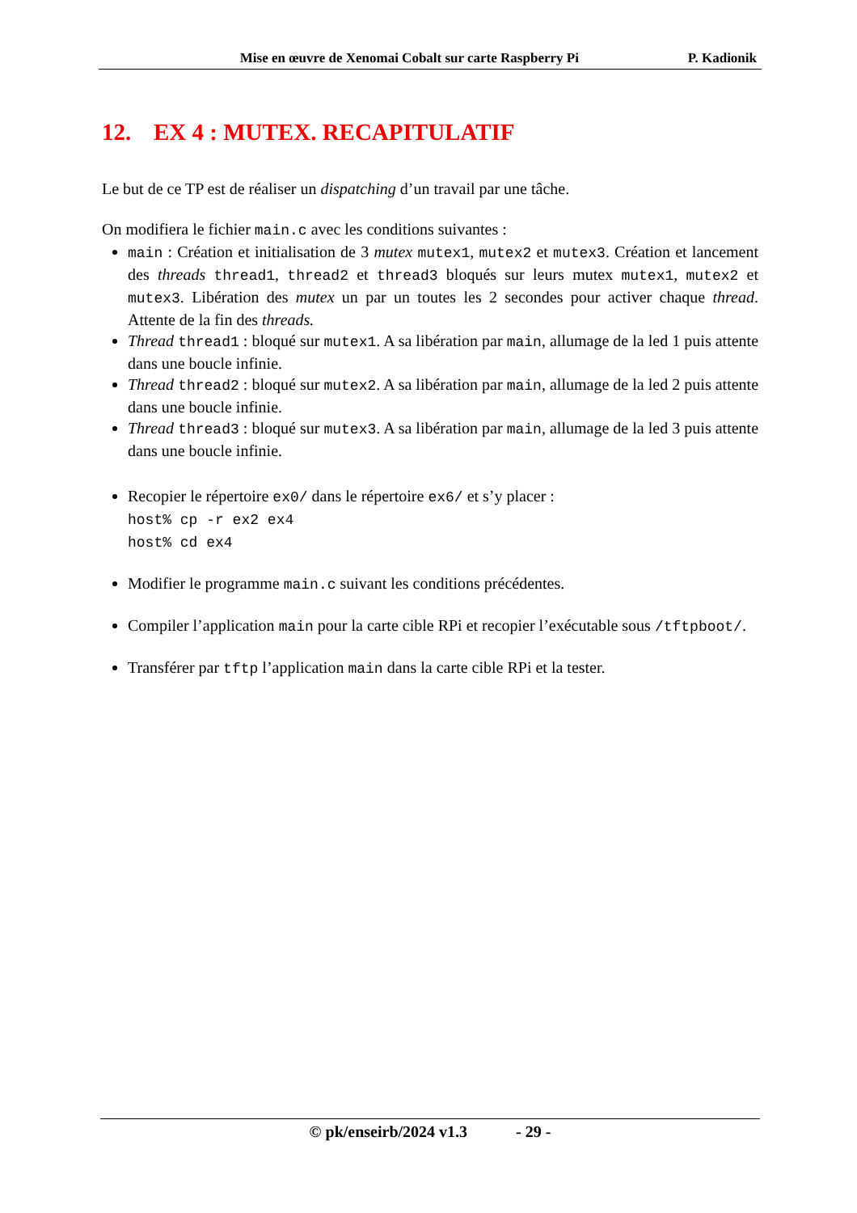Mise en œuvre de Xenomai Cobalt sur carte Raspberry Pi
P. Kadionik
12. EX 4 : MUTEX. RECAPITULATIF
Le but de ce TP est de réaliser un dispatching d’un travail par une tâche.
On modifiera le fichier main.c avec les conditions suivantes :
main : Création et initialisation de 3 mutex mutex1, mutex2 et mutex3. Création et lancement des threads thread1, thread2 et thread3 bloqués sur leurs mutex mutex1, mutex2 et mutex3. Libération des mutex un par un toutes les 2 secondes pour activer chaque thread. Attente de la fin des threads.
Thread thread1 : bloqué sur mutex1. A sa libération par main, allumage de la led 1 puis attente dans une boucle infinie.
Thread thread2 : bloqué sur mutex2. A sa libération par main, allumage de la led 2 puis attente dans une boucle infinie.
Thread thread3 : bloqué sur mutex3. A sa libération par main, allumage de la led 3 puis attente dans une boucle infinie.
Recopier le répertoire ex0/ dans le répertoire ex6/ et s’y placer :
host% cp -r ex2 ex4
host% cd ex4
Modifier le programme main.c suivant les conditions précédentes.
Compiler l’application main pour la carte cible RPi et recopier l’exécutable sous /tftpboot/.
Transférer par tftp l’application main dans la carte cible RPi et la tester.
© pk/enseirb/2024 v1.3 - 29 -